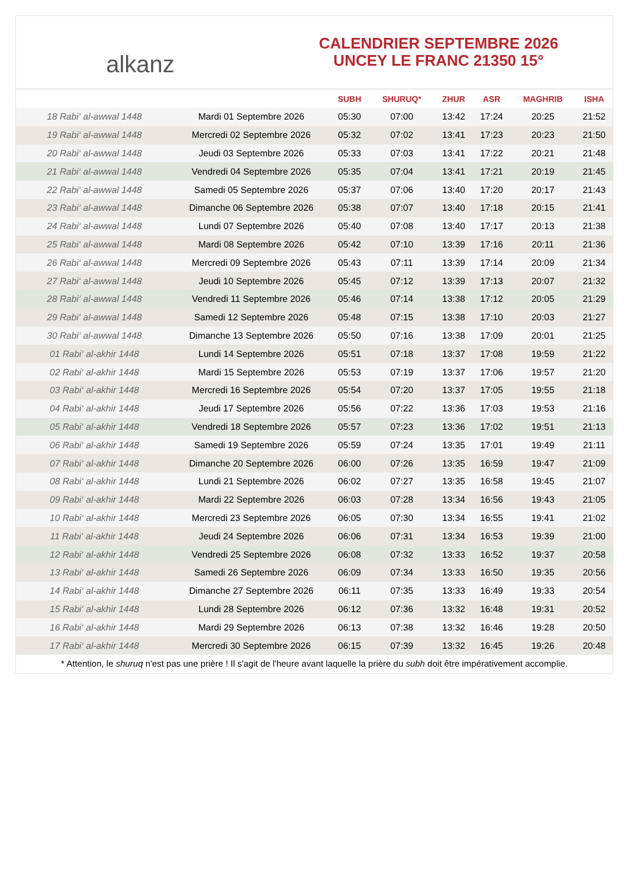alkanz
CALENDRIER SEPTEMBRE 2026
UNCEY LE FRANC 21350 15°
| | | SUBH | SHURUQ* | ZHUR | ASR | MAGHRIB | ISHA |
| --- | --- | --- | --- | --- | --- | --- | --- |
| 18 Rabi‘ al-awwal 1448 | Mardi 01 Septembre 2026 | 05:30 | 07:00 | 13:42 | 17:24 | 20:25 | 21:52 |
| 19 Rabi‘ al-awwal 1448 | Mercredi 02 Septembre 2026 | 05:32 | 07:02 | 13:41 | 17:23 | 20:23 | 21:50 |
| 20 Rabi‘ al-awwal 1448 | Jeudi 03 Septembre 2026 | 05:33 | 07:03 | 13:41 | 17:22 | 20:21 | 21:48 |
| 21 Rabi‘ al-awwal 1448 | Vendredi 04 Septembre 2026 | 05:35 | 07:04 | 13:41 | 17:21 | 20:19 | 21:45 |
| 22 Rabi‘ al-awwal 1448 | Samedi 05 Septembre 2026 | 05:37 | 07:06 | 13:40 | 17:20 | 20:17 | 21:43 |
| 23 Rabi‘ al-awwal 1448 | Dimanche 06 Septembre 2026 | 05:38 | 07:07 | 13:40 | 17:18 | 20:15 | 21:41 |
| 24 Rabi‘ al-awwal 1448 | Lundi 07 Septembre 2026 | 05:40 | 07:08 | 13:40 | 17:17 | 20:13 | 21:38 |
| 25 Rabi‘ al-awwal 1448 | Mardi 08 Septembre 2026 | 05:42 | 07:10 | 13:39 | 17:16 | 20:11 | 21:36 |
| 26 Rabi‘ al-awwal 1448 | Mercredi 09 Septembre 2026 | 05:43 | 07:11 | 13:39 | 17:14 | 20:09 | 21:34 |
| 27 Rabi‘ al-awwal 1448 | Jeudi 10 Septembre 2026 | 05:45 | 07:12 | 13:39 | 17:13 | 20:07 | 21:32 |
| 28 Rabi‘ al-awwal 1448 | Vendredi 11 Septembre 2026 | 05:46 | 07:14 | 13:38 | 17:12 | 20:05 | 21:29 |
| 29 Rabi‘ al-awwal 1448 | Samedi 12 Septembre 2026 | 05:48 | 07:15 | 13:38 | 17:10 | 20:03 | 21:27 |
| 30 Rabi‘ al-awwal 1448 | Dimanche 13 Septembre 2026 | 05:50 | 07:16 | 13:38 | 17:09 | 20:01 | 21:25 |
| 01 Rabi‘ al-akhir 1448 | Lundi 14 Septembre 2026 | 05:51 | 07:18 | 13:37 | 17:08 | 19:59 | 21:22 |
| 02 Rabi‘ al-akhir 1448 | Mardi 15 Septembre 2026 | 05:53 | 07:19 | 13:37 | 17:06 | 19:57 | 21:20 |
| 03 Rabi‘ al-akhir 1448 | Mercredi 16 Septembre 2026 | 05:54 | 07:20 | 13:37 | 17:05 | 19:55 | 21:18 |
| 04 Rabi‘ al-akhir 1448 | Jeudi 17 Septembre 2026 | 05:56 | 07:22 | 13:36 | 17:03 | 19:53 | 21:16 |
| 05 Rabi‘ al-akhir 1448 | Vendredi 18 Septembre 2026 | 05:57 | 07:23 | 13:36 | 17:02 | 19:51 | 21:13 |
| 06 Rabi‘ al-akhir 1448 | Samedi 19 Septembre 2026 | 05:59 | 07:24 | 13:35 | 17:01 | 19:49 | 21:11 |
| 07 Rabi‘ al-akhir 1448 | Dimanche 20 Septembre 2026 | 06:00 | 07:26 | 13:35 | 16:59 | 19:47 | 21:09 |
| 08 Rabi‘ al-akhir 1448 | Lundi 21 Septembre 2026 | 06:02 | 07:27 | 13:35 | 16:58 | 19:45 | 21:07 |
| 09 Rabi‘ al-akhir 1448 | Mardi 22 Septembre 2026 | 06:03 | 07:28 | 13:34 | 16:56 | 19:43 | 21:05 |
| 10 Rabi‘ al-akhir 1448 | Mercredi 23 Septembre 2026 | 06:05 | 07:30 | 13:34 | 16:55 | 19:41 | 21:02 |
| 11 Rabi‘ al-akhir 1448 | Jeudi 24 Septembre 2026 | 06:06 | 07:31 | 13:34 | 16:53 | 19:39 | 21:00 |
| 12 Rabi‘ al-akhir 1448 | Vendredi 25 Septembre 2026 | 06:08 | 07:32 | 13:33 | 16:52 | 19:37 | 20:58 |
| 13 Rabi‘ al-akhir 1448 | Samedi 26 Septembre 2026 | 06:09 | 07:34 | 13:33 | 16:50 | 19:35 | 20:56 |
| 14 Rabi‘ al-akhir 1448 | Dimanche 27 Septembre 2026 | 06:11 | 07:35 | 13:33 | 16:49 | 19:33 | 20:54 |
| 15 Rabi‘ al-akhir 1448 | Lundi 28 Septembre 2026 | 06:12 | 07:36 | 13:32 | 16:48 | 19:31 | 20:52 |
| 16 Rabi‘ al-akhir 1448 | Mardi 29 Septembre 2026 | 06:13 | 07:38 | 13:32 | 16:46 | 19:28 | 20:50 |
| 17 Rabi‘ al-akhir 1448 | Mercredi 30 Septembre 2026 | 06:15 | 07:39 | 13:32 | 16:45 | 19:26 | 20:48 |
* Attention, le shuruq n'est pas une prière ! Il s'agit de l'heure avant laquelle la prière du subh doit être impérativement accomplie.